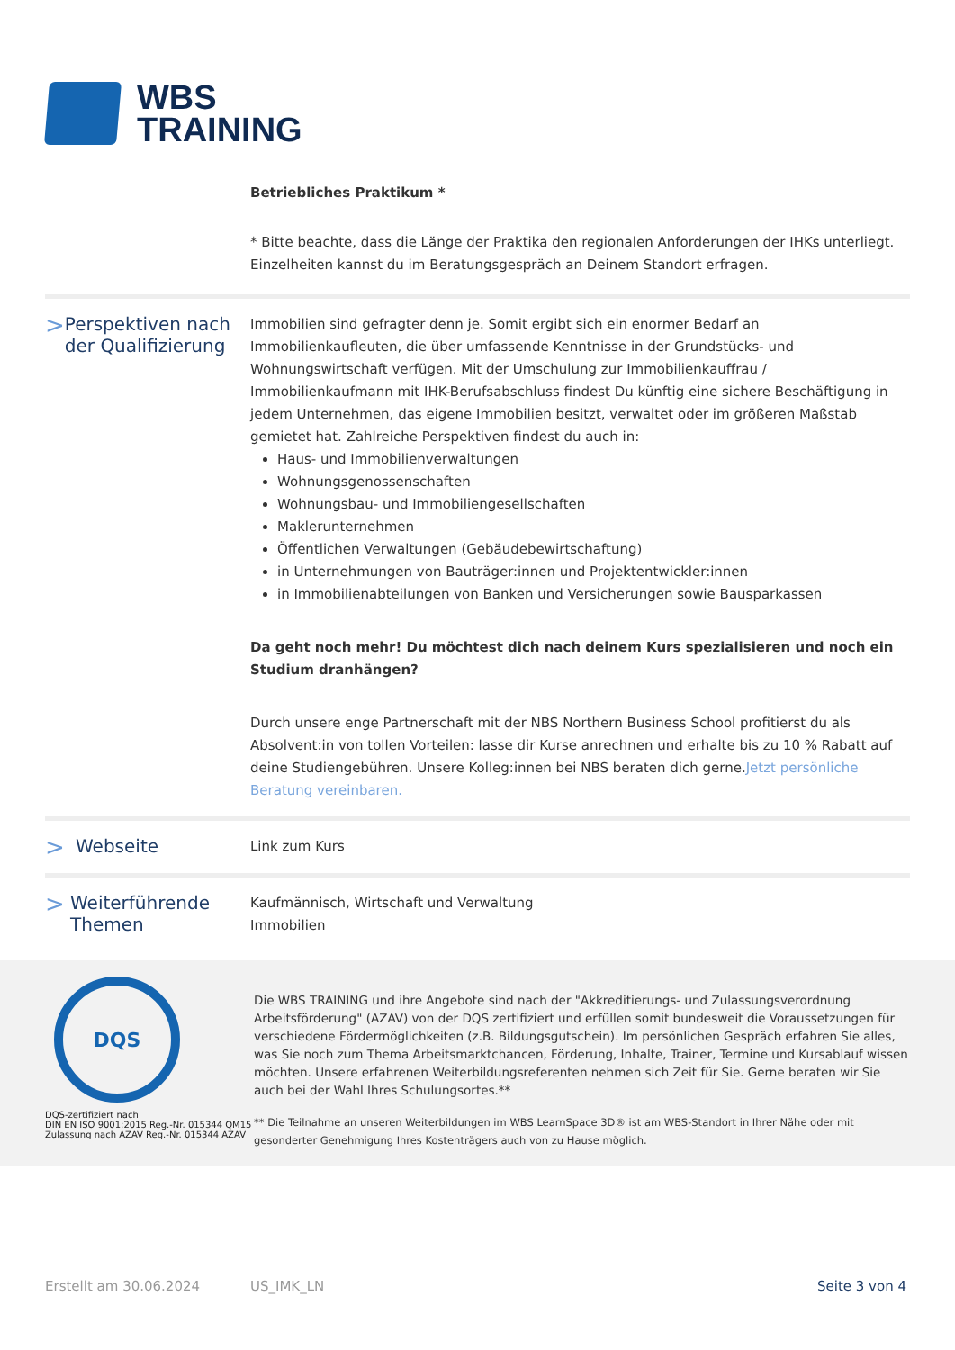WBS
TRAINING
Betriebliches Praktikum *
* Bitte beachte, dass die Länge der Praktika den regionalen Anforderungen der IHKs unterliegt. Einzelheiten kannst du im Beratungsgespräch an Deinem Standort erfragen.
> Perspektiven nach der Qualifizierung
Immobilien sind gefragter denn je. Somit ergibt sich ein enormer Bedarf an Immobilienkaufleuten, die über umfassende Kenntnisse in der Grundstücks- und Wohnungswirtschaft verfügen. Mit der Umschulung zur Immobilienkauffrau / Immobilienkaufmann mit IHK-Berufsabschluss findest Du künftig eine sichere Beschäftigung in jedem Unternehmen, das eigene Immobilien besitzt, verwaltet oder im größeren Maßstab gemietet hat. Zahlreiche Perspektiven findest du auch in:
Haus- und Immobilienverwaltungen
Wohnungsgenossenschaften
Wohnungsbau- und Immobiliengesellschaften
Maklerunternehmen
Öffentlichen Verwaltungen (Gebäudebewirtschaftung)
in Unternehmungen von Bauträger:innen und Projektentwickler:innen
in Immobilienabteilungen von Banken und Versicherungen sowie Bausparkassen
Da geht noch mehr! Du möchtest dich nach deinem Kurs spezialisieren und noch ein Studium dranhängen?
Durch unsere enge Partnerschaft mit der NBS Northern Business School profitierst du als Absolvent:in von tollen Vorteilen: lasse dir Kurse anrechnen und erhalte bis zu 10 % Rabatt auf deine Studiengebühren. Unsere Kolleg:innen bei NBS beraten dich gerne.Jetzt persönliche Beratung vereinbaren.
> Webseite
Link zum Kurs
> Weiterführende Themen
Kaufmännisch, Wirtschaft und Verwaltung
Immobilien
DQS
DQS-zertifiziert nach
DIN EN ISO 9001:2015 Reg.-Nr. 015344 QM15
Zulassung nach AZAV Reg.-Nr. 015344 AZAV
Die WBS TRAINING und ihre Angebote sind nach der "Akkreditierungs- und Zulassungsverordnung Arbeitsförderung" (AZAV) von der DQS zertifiziert und erfüllen somit bundesweit die Voraussetzungen für verschiedene Fördermöglichkeiten (z.B. Bildungsgutschein). Im persönlichen Gespräch erfahren Sie alles, was Sie noch zum Thema Arbeitsmarktchancen, Förderung, Inhalte, Trainer, Termine und Kursablauf wissen möchten. Unsere erfahrenen Weiterbildungsreferenten nehmen sich Zeit für Sie. Gerne beraten wir Sie auch bei der Wahl Ihres Schulungsortes.**
** Die Teilnahme an unseren Weiterbildungen im WBS LearnSpace 3D® ist am WBS-Standort in Ihrer Nähe oder mit gesonderter Genehmigung Ihres Kostenträgers auch von zu Hause möglich.
Erstellt am 30.06.2024 US_IMK_LN Seite 3 von 4